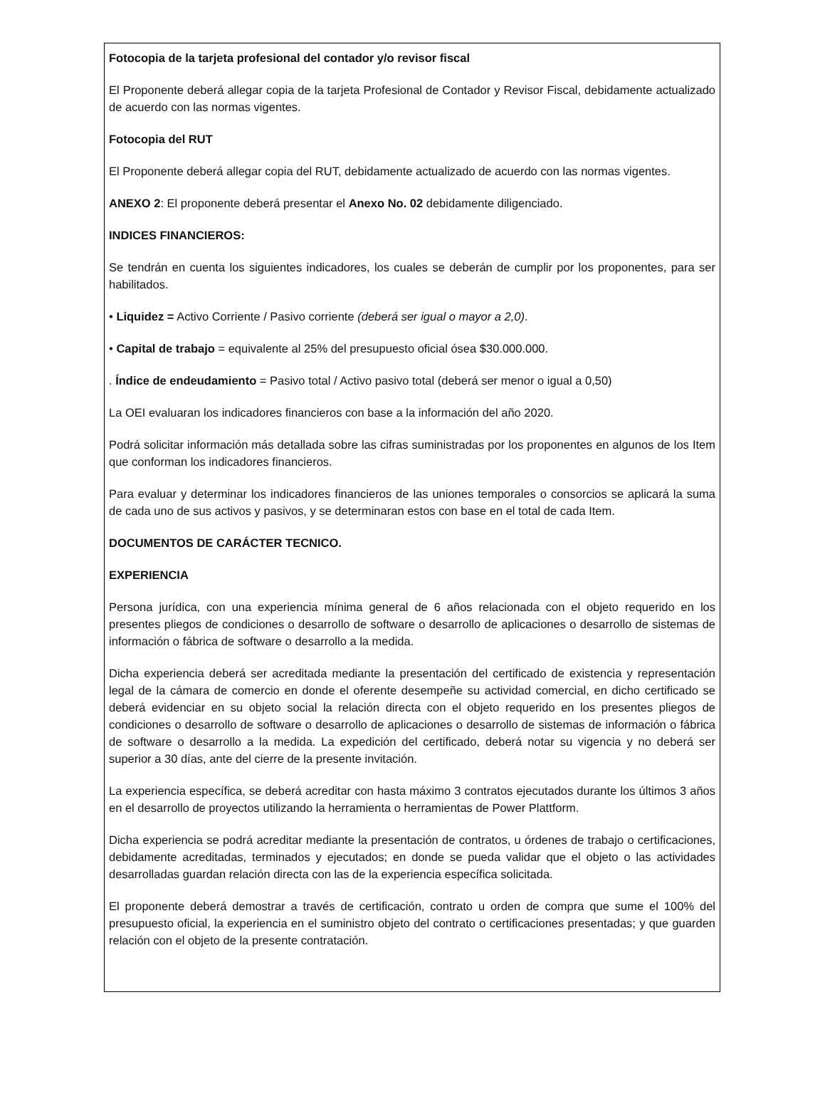Fotocopia de la tarjeta profesional del contador y/o revisor fiscal
El Proponente deberá allegar copia de la tarjeta Profesional de Contador y Revisor Fiscal, debidamente actualizado de acuerdo con las normas vigentes.
Fotocopia del RUT
El Proponente deberá allegar copia del RUT, debidamente actualizado de acuerdo con las normas vigentes.
ANEXO 2: El proponente deberá presentar el Anexo No. 02 debidamente diligenciado.
INDICES FINANCIEROS:
Se tendrán en cuenta los siguientes indicadores, los cuales se deberán de cumplir por los proponentes, para ser habilitados.
• Liquidez = Activo Corriente / Pasivo corriente (deberá ser igual o mayor a 2,0).
• Capital de trabajo = equivalente al 25% del presupuesto oficial ósea $30.000.000.
. Índice de endeudamiento = Pasivo total / Activo pasivo total (deberá ser menor o igual a 0,50)
La OEI evaluaran los indicadores financieros con base a la información del año 2020.
Podrá solicitar información más detallada sobre las cifras suministradas por los proponentes en algunos de los Item que conforman los indicadores financieros.
Para evaluar y determinar los indicadores financieros de las uniones temporales o consorcios se aplicará la suma de cada uno de sus activos y pasivos, y se determinaran estos con base en el total de cada Item.
DOCUMENTOS DE CARÁCTER TECNICO.
EXPERIENCIA
Persona jurídica, con una experiencia mínima general de 6 años relacionada con el objeto requerido en los presentes pliegos de condiciones o desarrollo de software o desarrollo de aplicaciones o desarrollo de sistemas de información o fábrica de software o desarrollo a la medida.
Dicha experiencia deberá ser acreditada mediante la presentación del certificado de existencia y representación legal de la cámara de comercio en donde el oferente desempeñe su actividad comercial, en dicho certificado se deberá evidenciar en su objeto social la relación directa con el objeto requerido en los presentes pliegos de condiciones o desarrollo de software o desarrollo de aplicaciones o desarrollo de sistemas de información o fábrica de software o desarrollo a la medida. La expedición del certificado, deberá notar su vigencia y no deberá ser superior a 30 días, ante del cierre de la presente invitación.
La experiencia específica, se deberá acreditar con hasta máximo 3 contratos ejecutados durante los últimos 3 años en el desarrollo de proyectos utilizando la herramienta o herramientas de Power Plattform.
Dicha experiencia se podrá acreditar mediante la presentación de contratos, u órdenes de trabajo o certificaciones, debidamente acreditadas, terminados y ejecutados; en donde se pueda validar que el objeto o las actividades desarrolladas guardan relación directa con las de la experiencia específica solicitada.
El proponente deberá demostrar a través de certificación, contrato u orden de compra que sume el 100% del presupuesto oficial, la experiencia en el suministro objeto del contrato o certificaciones presentadas; y que guarden relación con el objeto de la presente contratación.